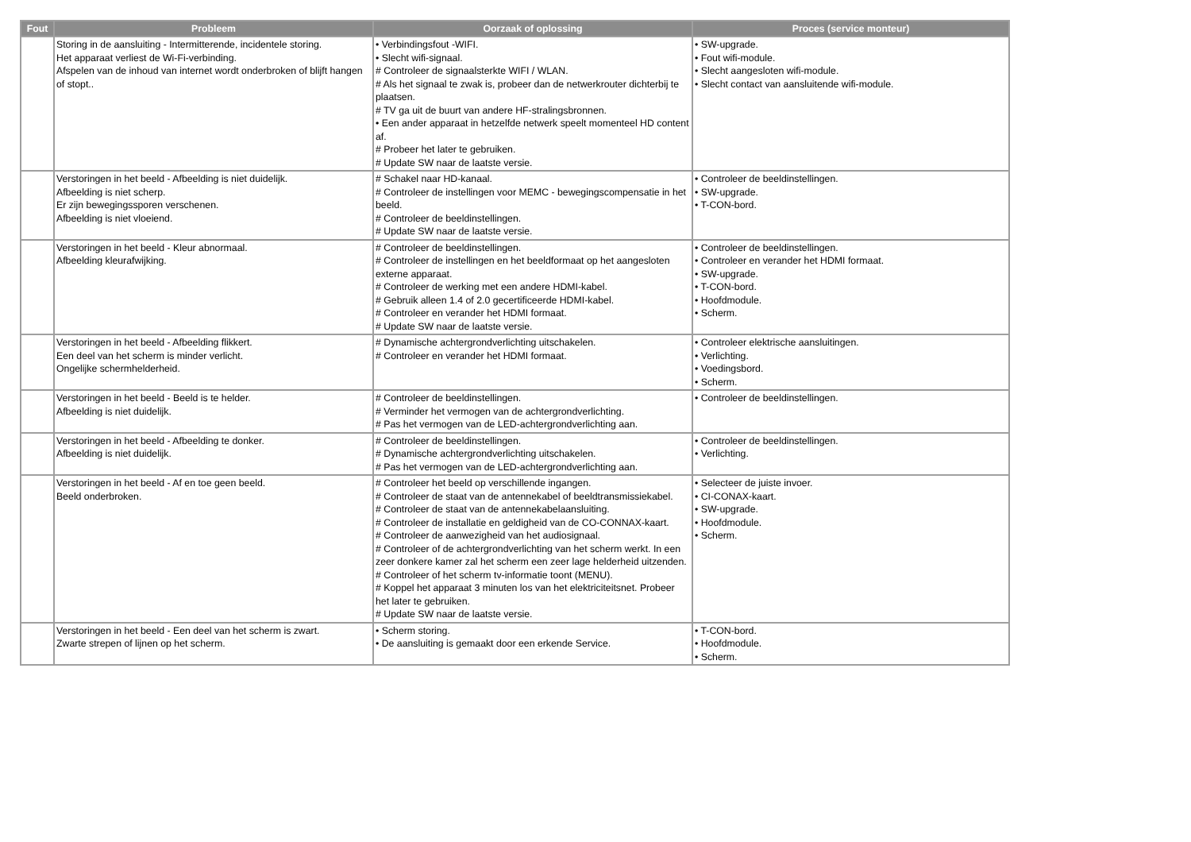| Fout | Probleem | Oorzaak of oplossing | Proces (service monteur) |
| --- | --- | --- | --- |
| | Storing in de aansluiting - Intermitterende, incidentele storing. Het apparaat verliest de Wi-Fi-verbinding. Afspelen van de inhoud van internet wordt onderbroken of blijft hangen of stopt.. | • Verbindingsfout -WIFI. • Slecht wifi-signaal. # Controleer de signaalsterkte WIFI / WLAN. # Als het signaal te zwak is, probeer dan de netwerkrouter dichterbij te plaatsen. # TV ga uit de buurt van andere HF-stralingsbronnen. • Een ander apparaat in hetzelfde netwerk speelt momenteel HD content af. # Probeer het later te gebruiken. # Update SW naar de laatste versie. | • SW-upgrade. • Fout wifi-module. • Slecht aangesloten wifi-module. • Slecht contact van aansluitende wifi-module. |
| | Verstoringen in het beeld - Afbeelding is niet duidelijk. Afbeelding is niet scherp. Er zijn bewegingssporen verschenen. Afbeelding is niet vloeiend. | # Schakel naar HD-kanaal. # Controleer de instellingen voor MEMC - bewegingscompensatie in het beeld. # Controleer de beeldinstellingen. # Update SW naar de laatste versie. | • Controleer de beeldinstellingen. • SW-upgrade. • T-CON-bord. |
| | Verstoringen in het beeld - Kleur abnormaal. Afbeelding kleurafwijking. | # Controleer de beeldinstellingen. # Controleer de instellingen en het beeldformaat op het aangesloten externe apparaat. # Controleer de werking met een andere HDMI-kabel. # Gebruik alleen 1.4 of 2.0 gecertificeerde HDMI-kabel. # Controleer en verander het HDMI formaat. # Update SW naar de laatste versie. | • Controleer de beeldinstellingen. • Controleer en verander het HDMI formaat. • SW-upgrade. • T-CON-bord. • Hoofdmodule. • Scherm. |
| | Verstoringen in het beeld - Afbeelding flikkert. Een deel van het scherm is minder verlicht. Ongelijke schermhelderheid. | # Dynamische achtergrondverlichting uitschakelen. # Controleer en verander het HDMI formaat. | • Controleer elektrische aansluitingen. • Verlichting. • Voedingsbord. • Scherm. |
| | Verstoringen in het beeld - Beeld is te helder. Afbeelding is niet duidelijk. | # Controleer de beeldinstellingen. # Verminder het vermogen van de achtergrondverlichting. # Pas het vermogen van de LED-achtergrondverlichting aan. | • Controleer de beeldinstellingen. |
| | Verstoringen in het beeld - Afbeelding te donker. Afbeelding is niet duidelijk. | # Controleer de beeldinstellingen. # Dynamische achtergrondverlichting uitschakelen. # Pas het vermogen van de LED-achtergrondverlichting aan. | • Controleer de beeldinstellingen. • Verlichting. |
| | Verstoringen in het beeld - Af en toe geen beeld. Beeld onderbroken. | # Controleer het beeld op verschillende ingangen. # Controleer de staat van de antennekabel of beeldtransmissiekabel. # Controleer de staat van de antennekabelaansluiting. # Controleer de installatie en geldigheid van de CO-CONNAX-kaart. # Controleer de aanwezigheid van het audiosignaal. # Controleer of de achtergrondverlichting van het scherm werkt. In een zeer donkere kamer zal het scherm een zeer lage helderheid uitzenden. # Controleer of het scherm tv-informatie toont (MENU). # Koppel het apparaat 3 minuten los van het elektriciteitsnet. Probeer het later te gebruiken. # Update SW naar de laatste versie. | • Selecteer de juiste invoer. • CI-CONAX-kaart. • SW-upgrade. • Hoofdmodule. • Scherm. |
| | Verstoringen in het beeld - Een deel van het scherm is zwart. Zwarte strepen of lijnen op het scherm. | • Scherm storing. • De aansluiting is gemaakt door een erkende Service. | • T-CON-bord. • Hoofdmodule. • Scherm. |